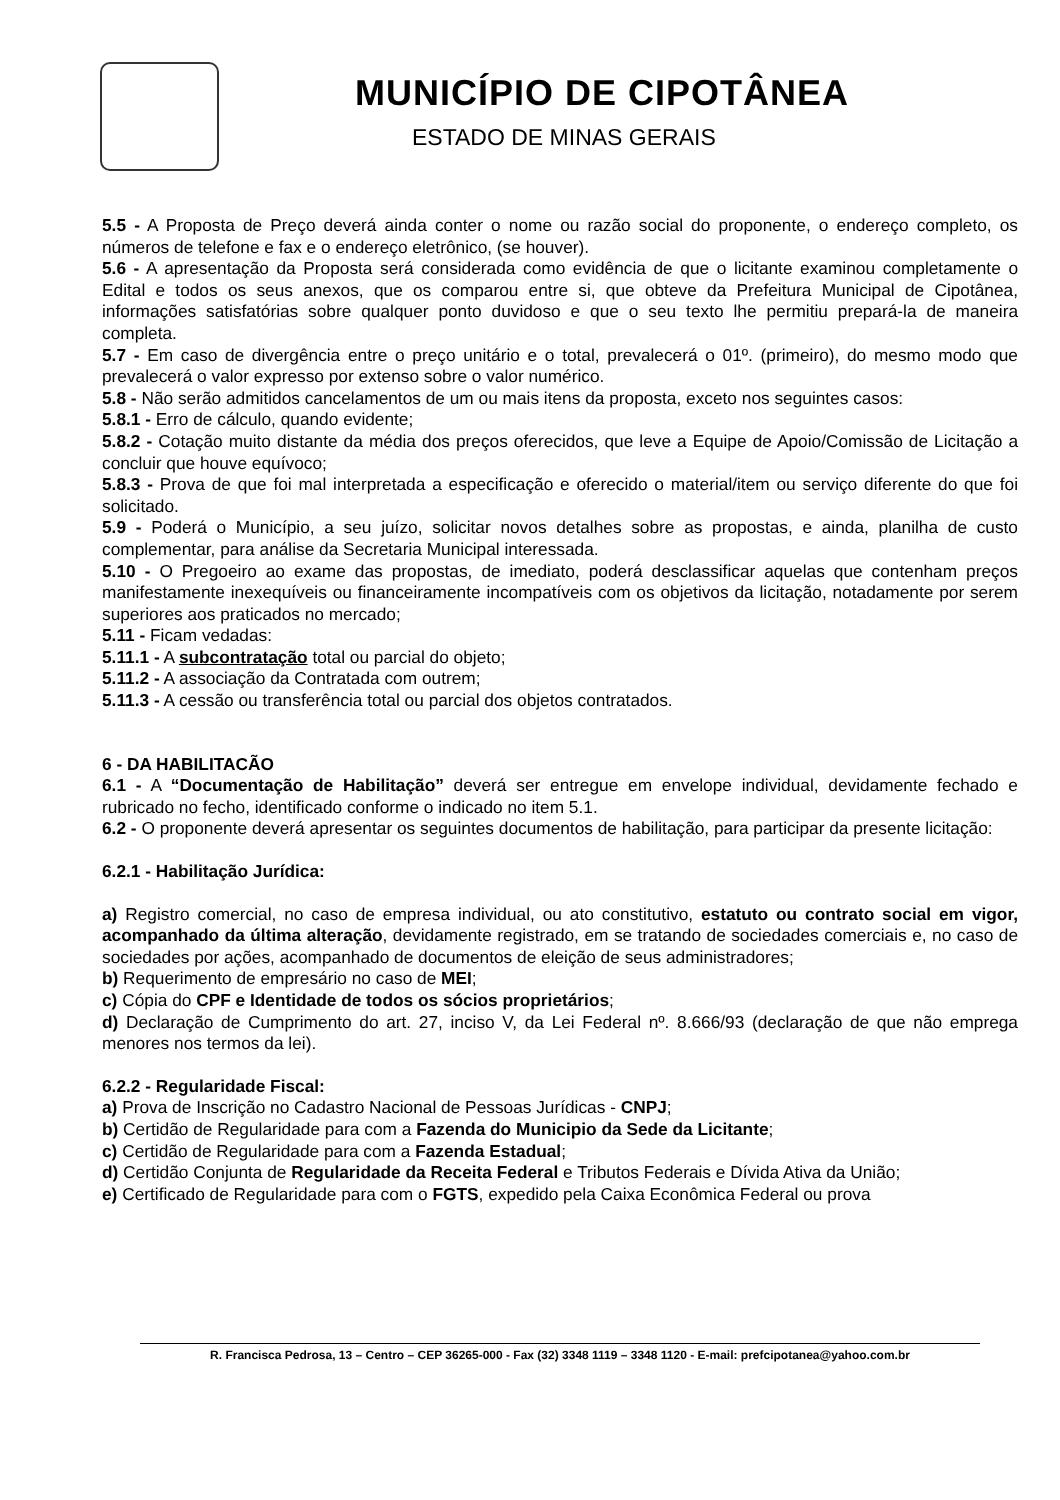MUNICÍPIO DE CIPOTÂNEA
ESTADO DE MINAS GERAIS
5.5 - A Proposta de Preço deverá ainda conter o nome ou razão social do proponente, o endereço completo, os números de telefone e fax e o endereço eletrônico, (se houver).
5.6 - A apresentação da Proposta será considerada como evidência de que o licitante examinou completamente o Edital e todos os seus anexos, que os comparou entre si, que obteve da Prefeitura Municipal de Cipotânea, informações satisfatórias sobre qualquer ponto duvidoso e que o seu texto lhe permitiu prepará-la de maneira completa.
5.7 - Em caso de divergência entre o preço unitário e o total, prevalecerá o 01º. (primeiro), do mesmo modo que prevalecerá o valor expresso por extenso sobre o valor numérico.
5.8 - Não serão admitidos cancelamentos de um ou mais itens da proposta, exceto nos seguintes casos:
5.8.1 - Erro de cálculo, quando evidente;
5.8.2 - Cotação muito distante da média dos preços oferecidos, que leve a Equipe de Apoio/Comissão de Licitação a concluir que houve equívoco;
5.8.3 - Prova de que foi mal interpretada a especificação e oferecido o material/item ou serviço diferente do que foi solicitado.
5.9 - Poderá o Município, a seu juízo, solicitar novos detalhes sobre as propostas, e ainda, planilha de custo complementar, para análise da Secretaria Municipal interessada.
5.10 - O Pregoeiro ao exame das propostas, de imediato, poderá desclassificar aquelas que contenham preços manifestamente inexequíveis ou financeiramente incompatíveis com os objetivos da licitação, notadamente por serem superiores aos praticados no mercado;
5.11 - Ficam vedadas:
5.11.1 - A subcontratação total ou parcial do objeto;
5.11.2 - A associação da Contratada com outrem;
5.11.3 - A cessão ou transferência total ou parcial dos objetos contratados.
6 - DA HABILITACÃO
6.1 - A “Documentação de Habilitação” deverá ser entregue em envelope individual, devidamente fechado e rubricado no fecho, identificado conforme o indicado no item 5.1.
6.2 - O proponente deverá apresentar os seguintes documentos de habilitação, para participar da presente licitação:
6.2.1 - Habilitação Jurídica:
a) Registro comercial, no caso de empresa individual, ou ato constitutivo, estatuto ou contrato social em vigor, acompanhado da última alteração, devidamente registrado, em se tratando de sociedades comerciais e, no caso de sociedades por ações, acompanhado de documentos de eleição de seus administradores;
b) Requerimento de empresário no caso de MEI;
c) Cópia do CPF e Identidade de todos os sócios proprietários;
d) Declaração de Cumprimento do art. 27, inciso V, da Lei Federal nº. 8.666/93 (declaração de que não emprega menores nos termos da lei).
6.2.2 - Regularidade Fiscal:
a) Prova de Inscrição no Cadastro Nacional de Pessoas Jurídicas - CNPJ;
b) Certidão de Regularidade para com a Fazenda do Municipio da Sede da Licitante;
c) Certidão de Regularidade para com a Fazenda Estadual;
d) Certidão Conjunta de Regularidade da Receita Federal e Tributos Federais e Dívida Ativa da União;
e) Certificado de Regularidade para com o FGTS, expedido pela Caixa Econômica Federal ou prova
R. Francisca Pedrosa, 13 – Centro – CEP 36265-000 - Fax (32) 3348 1119 – 3348 1120 - E-mail: prefcipotanea@yahoo.com.br